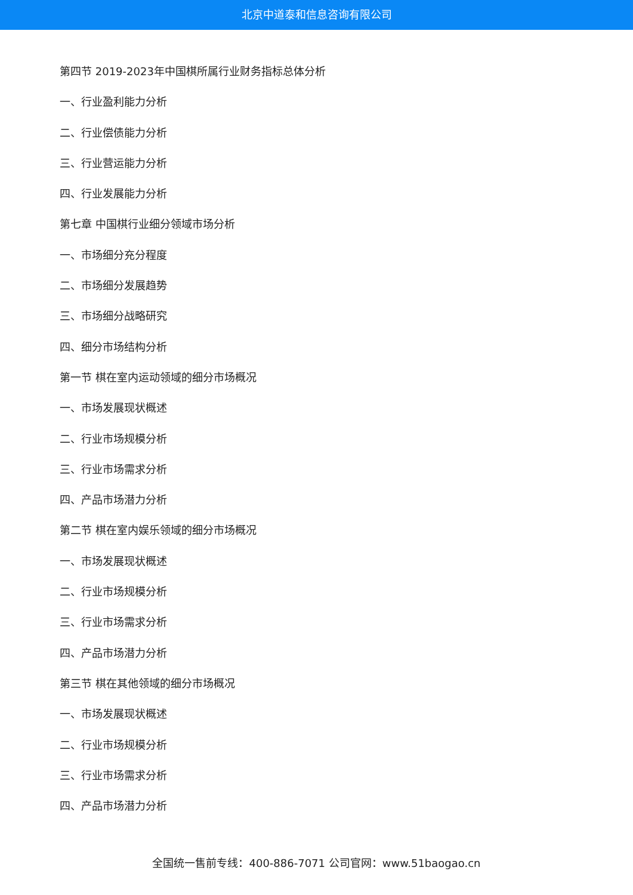北京中道泰和信息咨询有限公司
第四节 2019-2023年中国棋所属行业财务指标总体分析
一、行业盈利能力分析
二、行业偿债能力分析
三、行业营运能力分析
四、行业发展能力分析
第七章 中国棋行业细分领域市场分析
一、市场细分充分程度
二、市场细分发展趋势
三、市场细分战略研究
四、细分市场结构分析
第一节 棋在室内运动领域的细分市场概况
一、市场发展现状概述
二、行业市场规模分析
三、行业市场需求分析
四、产品市场潜力分析
第二节 棋在室内娱乐领域的细分市场概况
一、市场发展现状概述
二、行业市场规模分析
三、行业市场需求分析
四、产品市场潜力分析
第三节 棋在其他领域的细分市场概况
一、市场发展现状概述
二、行业市场规模分析
三、行业市场需求分析
四、产品市场潜力分析
全国统一售前专线：400-886-7071 公司官网：www.51baogao.cn